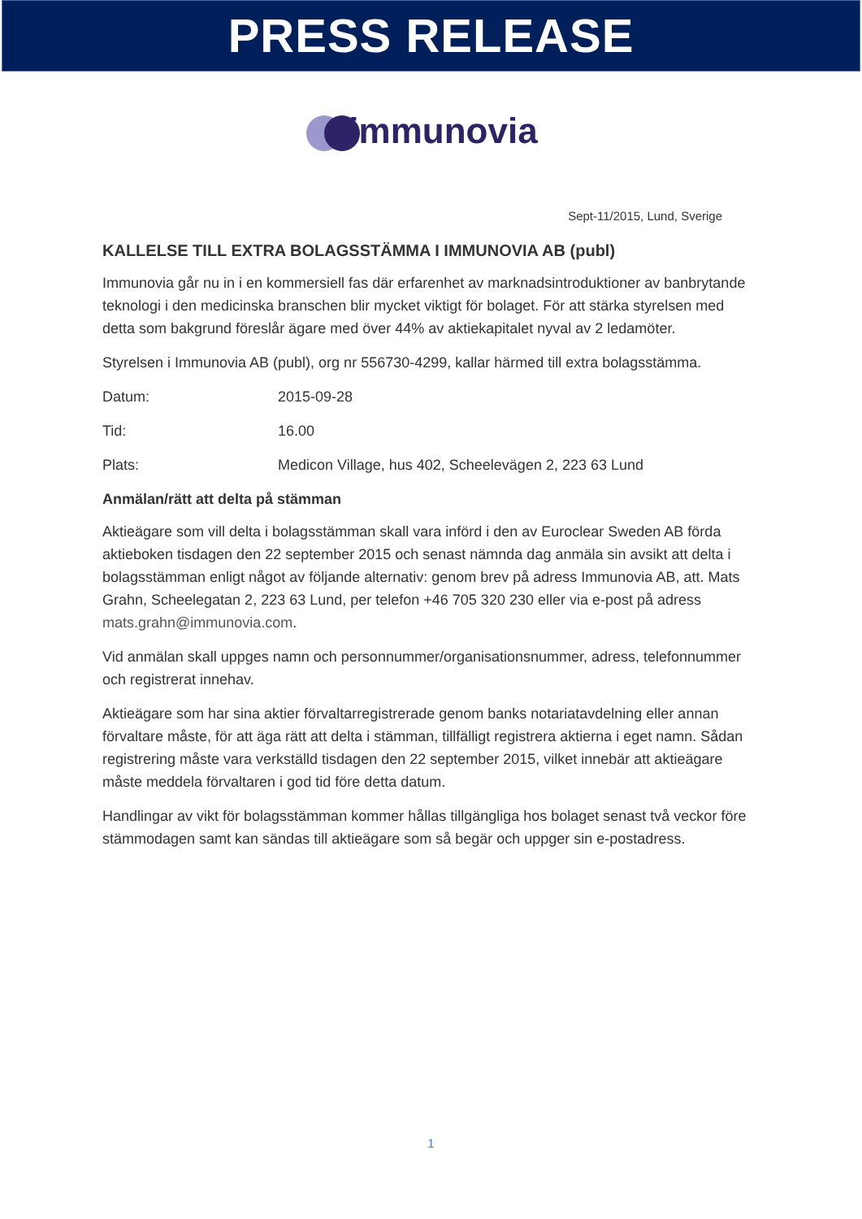PRESS RELEASE
immunovia
Sept-11/2015, Lund, Sverige
KALLELSE TILL EXTRA BOLAGSSTÄMMA I IMMUNOVIA AB (publ)
Immunovia går nu in i en kommersiell fas där erfarenhet av marknadsintroduktioner av banbrytande teknologi i den medicinska branschen blir mycket viktigt för bolaget. För att stärka styrelsen med detta som bakgrund föreslår ägare med över 44% av aktiekapitalet nyval av 2 ledamöter.
Styrelsen i Immunovia AB (publ), org nr 556730-4299, kallar härmed till extra bolagsstämma.
Datum: 2015-09-28
Tid: 16.00
Plats: Medicon Village, hus 402, Scheelevägen 2, 223 63 Lund
Anmälan/rätt att delta på stämman
Aktieägare som vill delta i bolagsstämman skall vara införd i den av Euroclear Sweden AB förda aktieboken tisdagen den 22 september 2015 och senast nämnda dag anmäla sin avsikt att delta i bolagsstämman enligt något av följande alternativ: genom brev på adress Immunovia AB, att. Mats Grahn, Scheelegatan 2, 223 63 Lund, per telefon +46 705 320 230 eller via e-post på adress mats.grahn@immunovia.com.
Vid anmälan skall uppges namn och personnummer/organisationsnummer, adress, telefonnummer och registrerat innehav.
Aktieägare som har sina aktier förvaltarregistrerade genom banks notariatavdelning eller annan förvaltare måste, för att äga rätt att delta i stämman, tillfälligt registrera aktierna i eget namn. Sådan registrering måste vara verkställd tisdagen den 22 september 2015, vilket innebär att aktieägare måste meddela förvaltaren i god tid före detta datum.
Handlingar av vikt för bolagsstämman kommer hållas tillgängliga hos bolaget senast två veckor före stämmodagen samt kan sändas till aktieägare som så begär och uppger sin e-postadress.
1